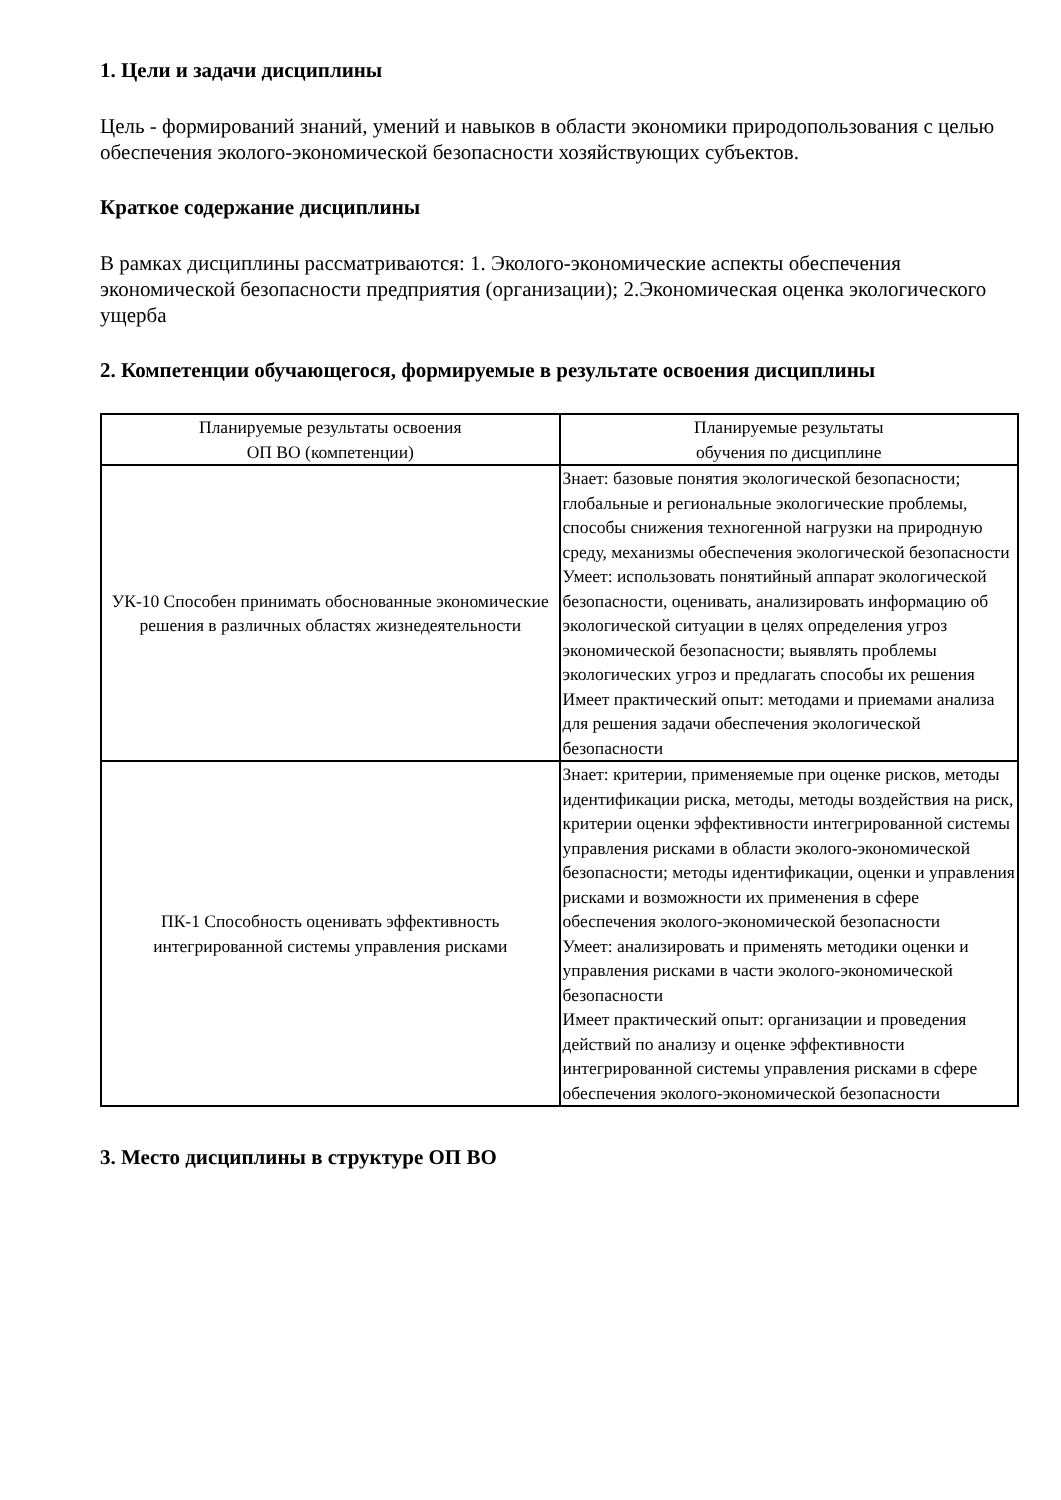1. Цели и задачи дисциплины
Цель - формирований знаний, умений и навыков в области экономики природопользования с целью обеспечения эколого-экономической безопасности хозяйствующих субъектов.
Краткое содержание дисциплины
В рамках дисциплины рассматриваются: 1. Эколого-экономические аспекты обеспечения экономической безопасности предприятия (организации); 2.Экономическая оценка экологического ущерба
2. Компетенции обучающегося, формируемые в результате освоения дисциплины
| Планируемые результаты освоения ОП ВО (компетенции) | Планируемые результаты обучения по дисциплине |
| УК-10 Способен принимать обоснованные экономические решения в различных областях жизнедеятельности | Знает: базовые понятия экологической безопасности; глобальные и региональные экологические проблемы, способы снижения техногенной нагрузки на природную среду, механизмы обеспечения экологической безопасности Умеет: использовать понятийный аппарат экологической безопасности, оценивать, анализировать информацию об экологической ситуации в целях определения угроз экономической безопасности; выявлять проблемы экологических угроз и предлагать способы их решения Имеет практический опыт: методами и приемами анализа для решения задачи обеспечения экологической безопасности |
| ПК-1 Способность оценивать эффективность интегрированной системы управления рисками | Знает: критерии, применяемые при оценке рисков, методы идентификации риска, методы, методы воздействия на риск, критерии оценки эффективности интегрированной системы управления рисками в области эколого-экономической безопасности; методы идентификации, оценки и управления рисками и возможности их применения в сфере обеспечения эколого-экономической безопасности Умеет: анализировать и применять методики оценки и управления рисками в части эколого-экономической безопасности Имеет практический опыт: организации и проведения действий по анализу и оценке эффективности интегрированной системы управления рисками в сфере обеспечения эколого-экономической безопасности |
3. Место дисциплины в структуре ОП ВО